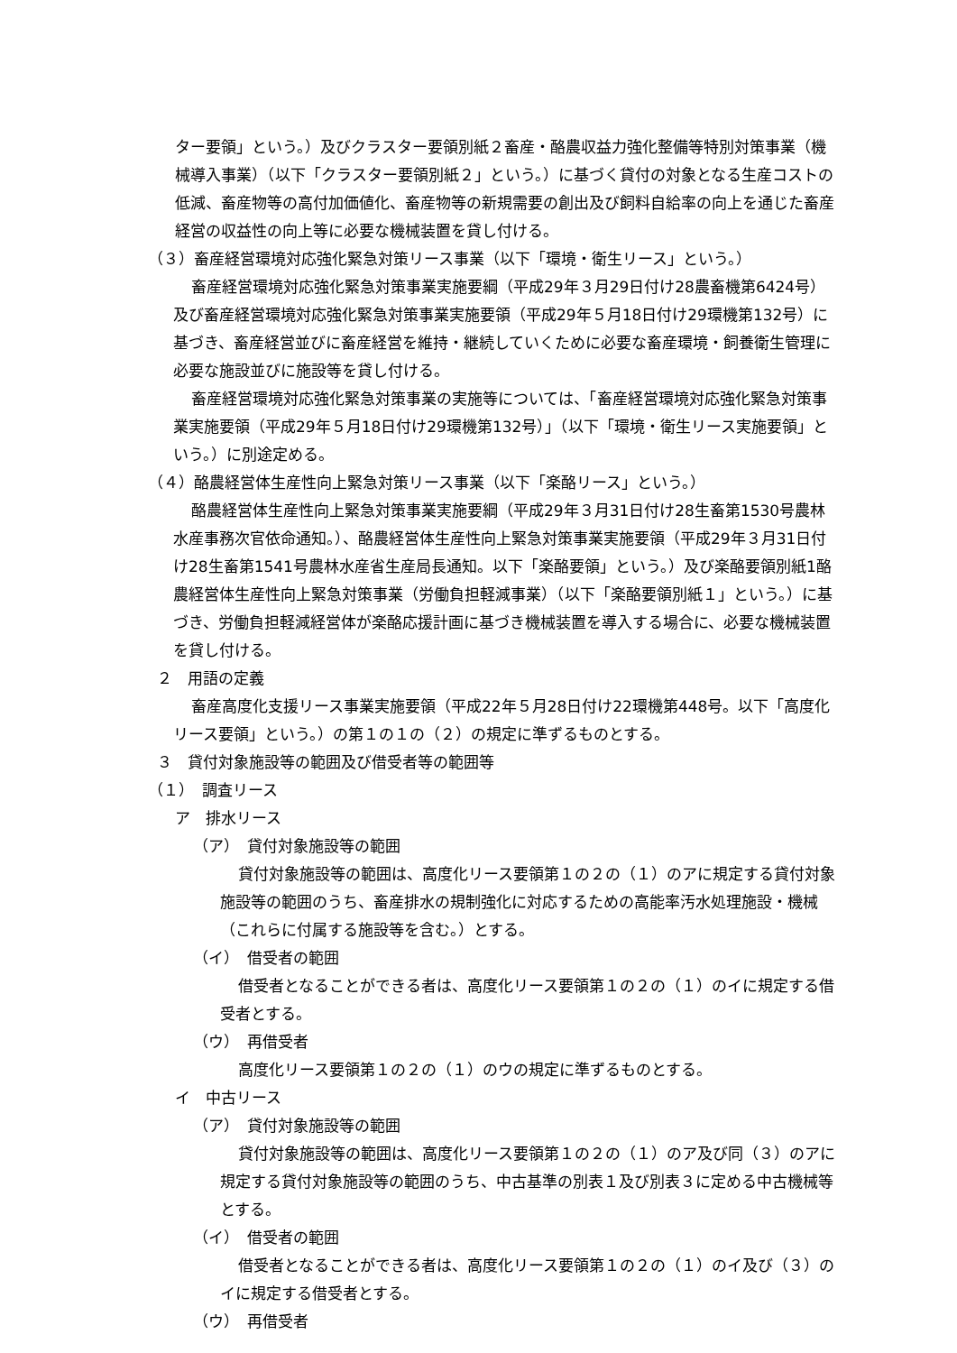ター要領」という。）及びクラスター要領別紙２畜産・酪農収益力強化整備等特別対策事業（機械導入事業）（以下「クラスター要領別紙２」という。）に基づく貸付の対象となる生産コストの低減、畜産物等の高付加価値化、畜産物等の新規需要の創出及び飼料自給率の向上を通じた畜産経営の収益性の向上等に必要な機械装置を貸し付ける。
（３）畜産経営環境対応強化緊急対策リース事業（以下「環境・衛生リース」という。）
畜産経営環境対応強化緊急対策事業実施要綱（平成29年３月29日付け28農畜機第6424号）及び畜産経営環境対応強化緊急対策事業実施要領（平成29年５月18日付け29環機第132号）に基づき、畜産経営並びに畜産経営を維持・継続していくために必要な畜産環境・飼養衛生管理に必要な施設並びに施設等を貸し付ける。
畜産経営環境対応強化緊急対策事業の実施等については、「畜産経営環境対応強化緊急対策事業実施要領（平成29年５月18日付け29環機第132号）」（以下「環境・衛生リース実施要領」という。）に別途定める。
（４）酪農経営体生産性向上緊急対策リース事業（以下「楽酪リース」という。）
酪農経営体生産性向上緊急対策事業実施要綱（平成29年３月31日付け28生畜第1530号農林水産事務次官依命通知。）、酪農経営体生産性向上緊急対策事業実施要領（平成29年３月31日付け28生畜第1541号農林水産省生産局長通知。以下「楽酪要領」という。）及び楽酪要領別紙1酪農経営体生産性向上緊急対策事業（労働負担軽減事業）（以下「楽酪要領別紙１」という。）に基づき、労働負担軽減経営体が楽酪応援計画に基づき機械装置を導入する場合に、必要な機械装置を貸し付ける。
２　用語の定義
畜産高度化支援リース事業実施要領（平成22年５月28日付け22環機第448号。以下「高度化リース要領」という。）の第１の１の（２）の規定に準ずるものとする。
３　貸付対象施設等の範囲及び借受者等の範囲等
（１）　調査リース
ア　排水リース
（ア）　貸付対象施設等の範囲
貸付対象施設等の範囲は、高度化リース要領第１の２の（１）のアに規定する貸付対象施設等の範囲のうち、畜産排水の規制強化に対応するための高能率汚水処理施設・機械（これらに付属する施設等を含む。）とする。
（イ）　借受者の範囲
借受者となることができる者は、高度化リース要領第１の２の（１）のイに規定する借受者とする。
（ウ）　再借受者
高度化リース要領第１の２の（１）のウの規定に準ずるものとする。
イ　中古リース
（ア）　貸付対象施設等の範囲
貸付対象施設等の範囲は、高度化リース要領第１の２の（１）のア及び同（３）のアに規定する貸付対象施設等の範囲のうち、中古基準の別表１及び別表３に定める中古機械等とする。
（イ）　借受者の範囲
借受者となることができる者は、高度化リース要領第１の２の（１）のイ及び（３）のイに規定する借受者とする。
（ウ）　再借受者